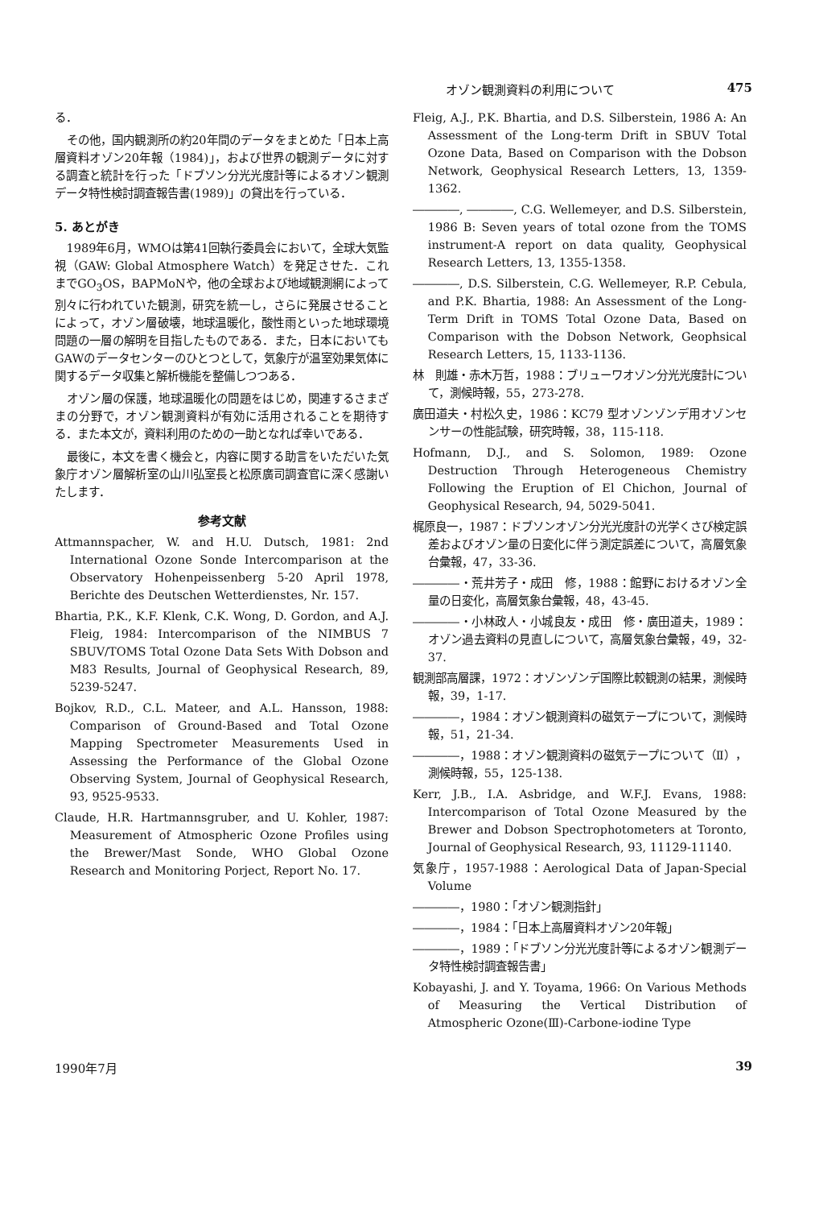オゾン観測資料の利用について 475
る．
その他，国内観測所の約20年間のデータをまとめた「日本上高層資料オゾン20年報（1984)」，および世界の観測データに対する調査と統計を行った「ドブソン分光光度計等によるオゾン観測データ特性検討調査報告書(1989)」の貸出を行っている．
5. あとがき
1989年6月，WMOは第41回執行委員会において，全球大気監視（GAW: Global Atmosphere Watch）を発足させた．これまでGO<sub>3</sub>OS，BAPMoNや，他の全球および地域観測網によって別々に行われていた観測，研究を統一し，さらに発展させることによって，オゾン層破壊，地球温暖化，酸性雨といった地球環境問題の一層の解明を目指したものである．また，日本においてもGAWのデータセンターのひとつとして，気象庁が温室効果気体に関するデータ収集と解析機能を整備しつつある．
オゾン層の保護，地球温暖化の問題をはじめ，関連するさまざまの分野で，オゾン観測資料が有効に活用されることを期待する．また本文が，資料利用のための一助となれば幸いである．
最後に，本文を書く機会と，内容に関する助言をいただいた気象庁オゾン層解析室の山川弘室長と松原廣司調査官に深く感謝いたします．
参考文献
Attmannspacher, W. and H.U. Dutsch, 1981: 2nd International Ozone Sonde Intercomparison at the Observatory Hohenpeissenberg 5-20 April 1978, Berichte des Deutschen Wetterdienstes, Nr. 157.
Bhartia, P.K., K.F. Klenk, C.K. Wong, D. Gordon, and A.J. Fleig, 1984: Intercomparison of the NIMBUS 7 SBUV/TOMS Total Ozone Data Sets With Dobson and M83 Results, Journal of Geophysical Research, 89, 5239-5247.
Bojkov, R.D., C.L. Mateer, and A.L. Hansson, 1988: Comparison of Ground-Based and Total Ozone Mapping Spectrometer Measurements Used in Assessing the Performance of the Global Ozone Observing System, Journal of Geophysical Research, 93, 9525-9533.
Claude, H.R. Hartmannsgruber, and U. Kohler, 1987: Measurement of Atmospheric Ozone Profiles using the Brewer/Mast Sonde, WHO Global Ozone Research and Monitoring Porject, Report No. 17.
Fleig, A.J., P.K. Bhartia, and D.S. Silberstein, 1986 A: An Assessment of the Long-term Drift in SBUV Total Ozone Data, Based on Comparison with the Dobson Network, Geophysical Research Letters, 13, 1359-1362.
――――, ――――, C.G. Wellemeyer, and D.S. Silberstein, 1986 B: Seven years of total ozone from the TOMS instrument-A report on data quality, Geophysical Research Letters, 13, 1355-1358.
――――, D.S. Silberstein, C.G. Wellemeyer, R.P. Cebula, and P.K. Bhartia, 1988: An Assessment of the Long-Term Drift in TOMS Total Ozone Data, Based on Comparison with the Dobson Network, Geophsical Research Letters, 15, 1133-1136.
林　則雄・赤木万哲，1988：ブリューワオゾン分光光度計について，測候時報，55，273-278.
廣田道夫・村松久史，1986：KC79 型オゾンゾンデ用オゾンセンサーの性能試験，研究時報，38，115-118.
Hofmann, D.J., and S. Solomon, 1989: Ozone Destruction Through Heterogeneous Chemistry Following the Eruption of El Chichon, Journal of Geophysical Research, 94, 5029-5041.
梶原良一，1987：ドブソンオゾン分光光度計の光学くさび検定誤差およびオゾン量の日変化に伴う測定誤差について，高層気象台彙報，47，33-36.
――――・荒井芳子・成田　修，1988：館野におけるオゾン全量の日変化，高層気象台彙報，48，43-45.
――――・小林政人・小城良友・成田　修・廣田道夫，1989：オゾン過去資料の見直しについて，高層気象台彙報，49，32-37.
観測部高層課，1972：オゾンゾンデ国際比較観測の結果，測候時報，39，1-17.
――――，1984：オゾン観測資料の磁気テープについて，測候時報，51，21-34.
――――，1988：オゾン観測資料の磁気テープについて（Ⅱ），測候時報，55，125-138.
Kerr, J.B., I.A. Asbridge, and W.F.J. Evans, 1988: Intercomparison of Total Ozone Measured by the Brewer and Dobson Spectrophotometers at Toronto, Journal of Geophysical Research, 93, 11129-11140.
気象庁，1957-1988：Aerological Data of Japan-Special Volume
――――，1980：「オゾン観測指針」
――――，1984：「日本上高層資料オゾン20年報」
――――，1989：「ドブソン分光光度計等によるオゾン観測データ特性検討調査報告書」
Kobayashi, J. and Y. Toyama, 1966: On Various Methods of Measuring the Vertical Distribution of Atmospheric Ozone(Ⅲ)-Carbone-iodine Type
1990年7月 39